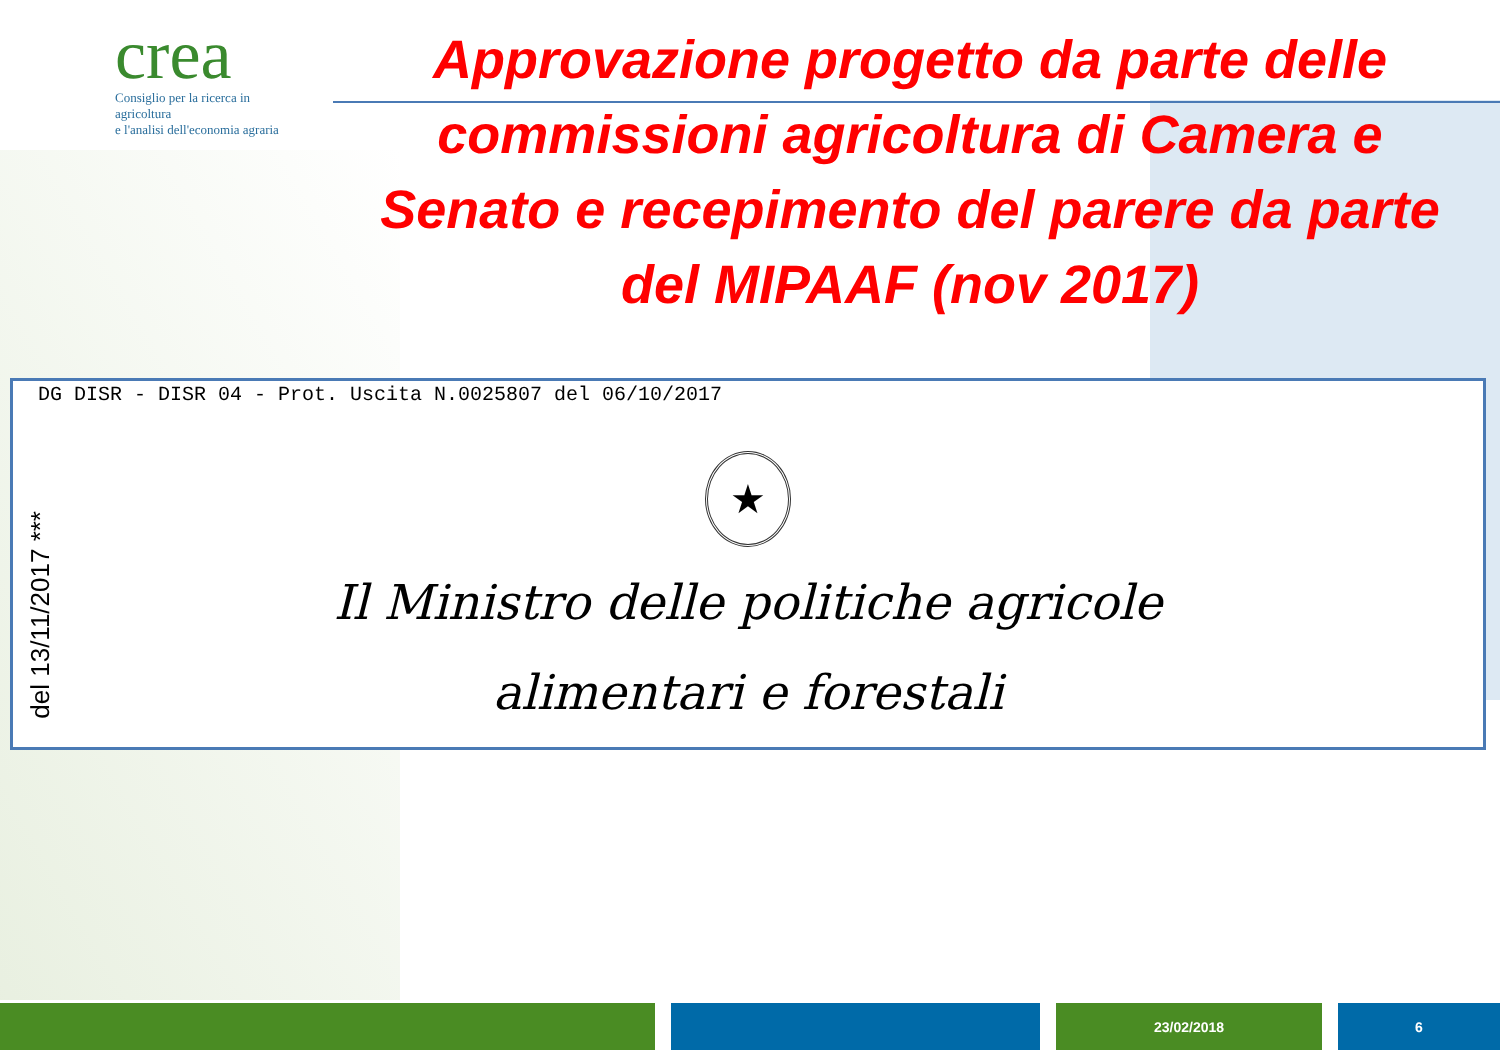crea
Consiglio per la ricerca in agricoltura
e l'analisi dell'economia agraria
Approvazione progetto da parte delle commissioni agricoltura di Camera e Senato e recepimento del parere da parte del MIPAAF (nov 2017)
DG DISR - DISR 04 - Prot. Uscita N.0025807 del 06/10/2017
del 13/11/2017 ***
★
Il Ministro delle politiche agricole
alimentari e forestali
23/02/2018 6